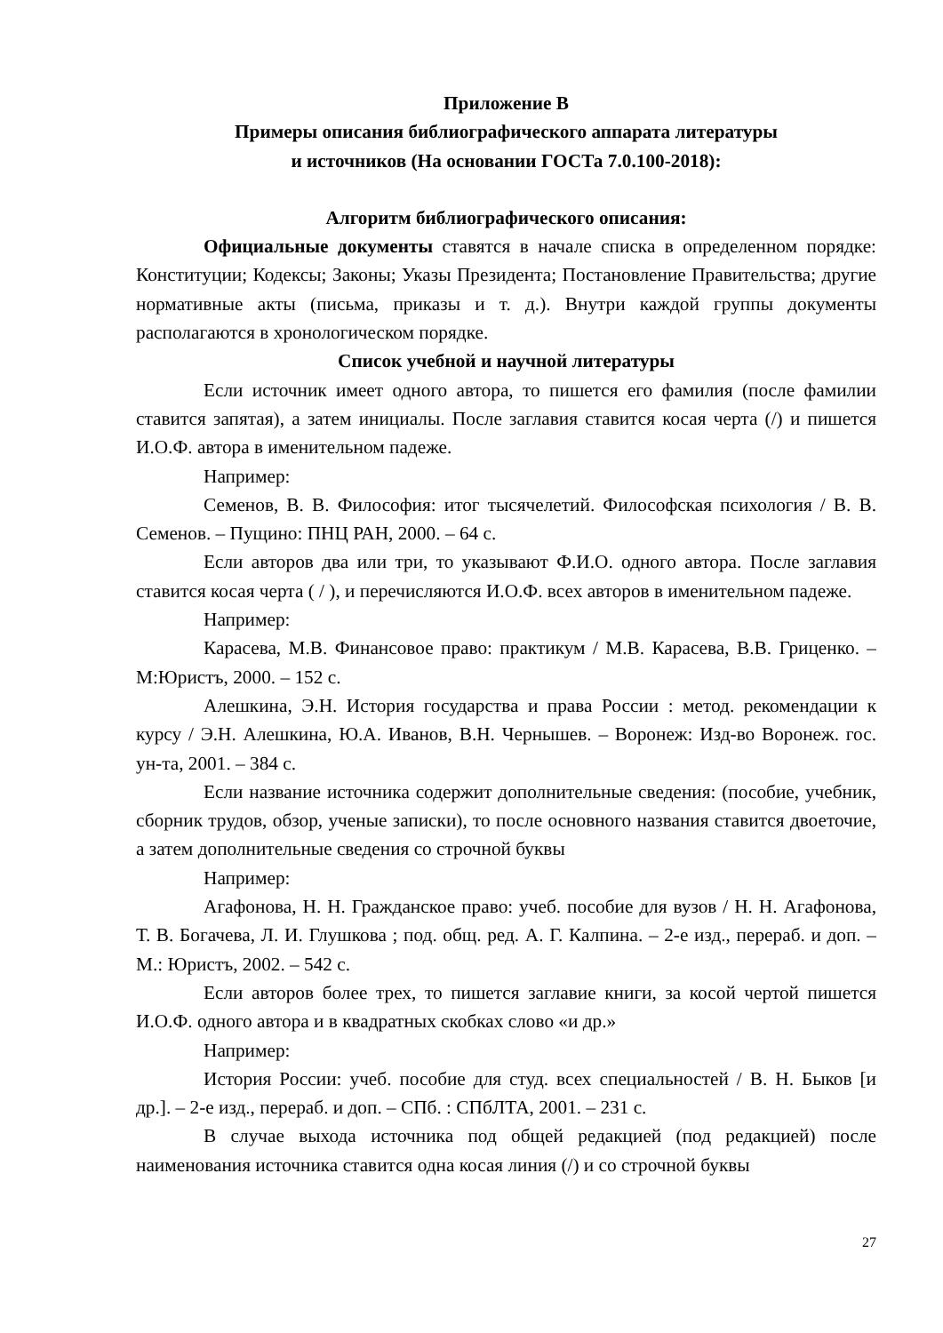Приложение В
Примеры описания библиографического аппарата литературы
и источников (На основании ГОСТа 7.0.100-2018):
Алгоритм библиографического описания:
Официальные документы ставятся в начале списка в определенном порядке: Конституции; Кодексы; Законы; Указы Президента; Постановление Правительства; другие нормативные акты (письма, приказы и т. д.). Внутри каждой группы документы располагаются в хронологическом порядке.
Список учебной и научной литературы
Если источник имеет одного автора, то пишется его фамилия (после фамилии ставится запятая), а затем инициалы. После заглавия ставится косая черта (/) и пишется И.О.Ф. автора в именительном падеже.
Например:
Семенов, В. В. Философия: итог тысячелетий. Философская психология / В. В. Семенов. – Пущино: ПНЦ РАН, 2000. – 64 с.
Если авторов два или три, то указывают Ф.И.О. одного автора. После заглавия ставится косая черта ( / ), и перечисляются И.О.Ф. всех авторов в именительном падеже.
Например:
Карасева, М.В. Финансовое право: практикум / М.В. Карасева, В.В. Гриценко. – М:Юристъ, 2000. – 152 с.
Алешкина, Э.Н. История государства и права России : метод. рекомендации к курсу / Э.Н. Алешкина, Ю.А. Иванов, В.Н. Чернышев. – Воронеж: Изд-во Воронеж. гос. ун-та, 2001. – 384 с.
Если название источника содержит дополнительные сведения: (пособие, учебник, сборник трудов, обзор, ученые записки), то после основного названия ставится двоеточие, а затем дополнительные сведения со строчной буквы
Например:
Агафонова, Н. Н. Гражданское право: учеб. пособие для вузов / Н. Н. Агафонова, Т. В. Богачева, Л. И. Глушкова ; под. общ. ред. А. Г. Калпина. – 2-е изд., перераб. и доп. – М.: Юристъ, 2002. – 542 с.
Если авторов более трех, то пишется заглавие книги, за косой чертой пишется И.О.Ф. одного автора и в квадратных скобках слово «и др.»
Например:
История России: учеб. пособие для студ. всех специальностей / В. Н. Быков [и др.]. – 2-е изд., перераб. и доп. – СПб. : СПбЛТА, 2001. – 231 с.
В случае выхода источника под общей редакцией (под редакцией) после наименования источника ставится одна косая линия (/) и со строчной буквы
27